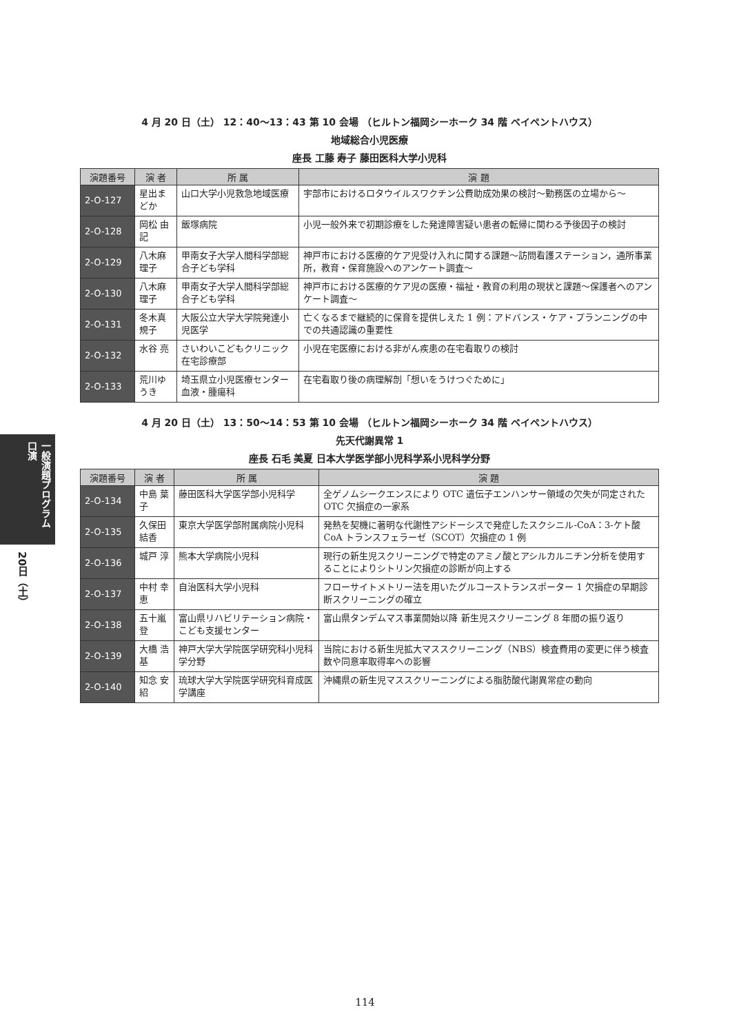一般演題プログラム 口演
20日（土）
4 月 20 日（土） 12：40〜13：43 第 10 会場 （ヒルトン福岡シーホーク 34 階 ベイペントハウス）
地域総合小児医療
座長 工藤 寿子 藤田医科大学小児科
| 演題番号 | 演 者 | 所 属 | 演 題 |
| --- | --- | --- | --- |
| 2-O-127 | 星出まどか | 山口大学小児救急地域医療 | 宇部市におけるロタウイルスワクチン公費助成効果の検討〜勤務医の立場から〜 |
| 2-O-128 | 岡松 由記 | 飯塚病院 | 小児一般外来で初期診療をした発達障害疑い患者の転帰に関わる予後因子の検討 |
| 2-O-129 | 八木麻理子 | 甲南女子大学人間科学部総合子ども学科 | 神戸市における医療的ケア児受け入れに関する課題〜訪問看護ステーション，通所事業所，教育・保育施設へのアンケート調査〜 |
| 2-O-130 | 八木麻理子 | 甲南女子大学人間科学部総合子ども学科 | 神戸市における医療的ケア児の医療・福祉・教育の利用の現状と課題〜保護者へのアンケート調査〜 |
| 2-O-131 | 冬木真規子 | 大阪公立大学大学院発達小児医学 | 亡くなるまで継続的に保育を提供しえた 1 例：アドバンス・ケア・プランニングの中での共通認識の重要性 |
| 2-O-132 | 水谷 亮 | さいわいこどもクリニック在宅診療部 | 小児在宅医療における非がん疾患の在宅看取りの検討 |
| 2-O-133 | 荒川ゆうき | 埼玉県立小児医療センター血液・腫瘍科 | 在宅看取り後の病理解剖「想いをうけつぐために」 |
4 月 20 日（土） 13：50〜14：53 第 10 会場 （ヒルトン福岡シーホーク 34 階 ベイペントハウス）
先天代謝異常 1
座長 石毛 美夏 日本大学医学部小児科学系小児科学分野
| 演題番号 | 演 者 | 所 属 | 演 題 |
| --- | --- | --- | --- |
| 2-O-134 | 中島 葉子 | 藤田医科大学医学部小児科学 | 全ゲノムシークエンスにより OTC 遺伝子エンハンサー領域の欠失が同定された OTC 欠損症の一家系 |
| 2-O-135 | 久保田結香 | 東京大学医学部附属病院小児科 | 発熱を契機に著明な代謝性アシドーシスで発症したスクシニル-CoA：3-ケト酸 CoA トランスフェラーゼ（SCOT）欠損症の 1 例 |
| 2-O-136 | 城戸 淳 | 熊本大学病院小児科 | 現行の新生児スクリーニングで特定のアミノ酸とアシルカルニチン分析を使用することによりシトリン欠損症の診断が向上する |
| 2-O-137 | 中村 幸恵 | 自治医科大学小児科 | フローサイトメトリー法を用いたグルコーストランスポーター 1 欠損症の早期診断スクリーニングの確立 |
| 2-O-138 | 五十嵐 登 | 富山県リハビリテーション病院・こども支援センター | 富山県タンデムマス事業開始以降 新生児スクリーニング 8 年間の振り返り |
| 2-O-139 | 大橋 浩基 | 神戸大学大学院医学研究科小児科学分野 | 当院における新生児拡大マススクリーニング（NBS）検査費用の変更に伴う検査数や同意率取得率への影響 |
| 2-O-140 | 知念 安紹 | 琉球大学大学院医学研究科育成医学講座 | 沖縄県の新生児マススクリーニングによる脂肪酸代謝異常症の動向 |
114